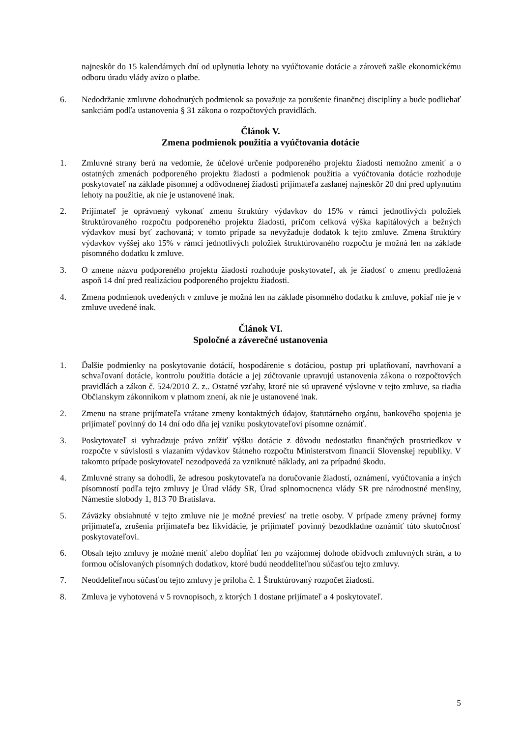najneskôr do 15 kalendárnych dní od uplynutia lehoty na vyúčtovanie dotácie a zároveň zašle ekonomickému odboru úradu vlády avízo o platbe.
6. Nedodržanie zmluvne dohodnutých podmienok sa považuje za porušenie finančnej disciplíny a bude podliehať sankciám podľa ustanovenia § 31 zákona o rozpočtových pravidlách.
Článok V.
Zmena podmienok použitia a vyúčtovania dotácie
1. Zmluvné strany berú na vedomie, že účelové určenie podporeného projektu žiadosti nemožno zmeniť a o ostatných zmenách podporeného projektu žiadosti a podmienok použitia a vyúčtovania dotácie rozhoduje poskytovateľ na základe písomnej a odôvodnenej žiadosti prijímateľa zaslanej najneskôr 20 dní pred uplynutím lehoty na použitie, ak nie je ustanovené inak.
2. Prijímateľ je oprávnený vykonať zmenu štruktúry výdavkov do 15% v rámci jednotlivých položiek štruktúrovaného rozpočtu podporeného projektu žiadosti, pričom celková výška kapitálových a bežných výdavkov musí byť zachovaná; v tomto prípade sa nevyžaduje dodatok k tejto zmluve. Zmena štruktúry výdavkov vyššej ako 15% v rámci jednotlivých položiek štruktúrovaného rozpočtu je možná len na základe písomného dodatku k zmluve.
3. O zmene názvu podporeného projektu žiadosti rozhoduje poskytovateľ, ak je žiadosť o zmenu predložená aspoň 14 dní pred realizáciou podporeného projektu žiadosti.
4. Zmena podmienok uvedených v zmluve je možná len na základe písomného dodatku k zmluve, pokiaľ nie je v zmluve uvedené inak.
Článok VI.
Spoločné a záverečné ustanovenia
1. Ďalšie podmienky na poskytovanie dotácií, hospodárenie s dotáciou, postup pri uplatňovaní, navrhovaní a schvaľovaní dotácie, kontrolu použitia dotácie a jej zúčtovanie upravujú ustanovenia zákona o rozpočtových pravidlách a zákon č. 524/2010 Z. z.. Ostatné vzťahy, ktoré nie sú upravené výslovne v tejto zmluve, sa riadia Občianskym zákonníkom v platnom znení, ak nie je ustanovené inak.
2. Zmenu na strane prijímateľa vrátane zmeny kontaktných údajov, štatutárneho orgánu, bankového spojenia je prijímateľ povinný do 14 dní odo dňa jej vzniku poskytovateľovi písomne oznámiť.
3. Poskytovateľ si vyhradzuje právo znížiť výšku dotácie z dôvodu nedostatku finančných prostriedkov v rozpočte v súvislosti s viazaním výdavkov štátneho rozpočtu Ministerstvom financií Slovenskej republiky. V takomto prípade poskytovateľ nezodpovedá za vzniknuté náklady, ani za prípadnú škodu.
4. Zmluvné strany sa dohodli, že adresou poskytovateľa na doručovanie žiadostí, oznámení, vyúčtovania a iných písomností podľa tejto zmluvy je Úrad vlády SR, Úrad splnomocnenca vlády SR pre národnostné menšiny, Námestie slobody 1, 813 70 Bratislava.
5. Záväzky obsiahnuté v tejto zmluve nie je možné previesť na tretie osoby. V prípade zmeny právnej formy prijímateľa, zrušenia prijímateľa bez likvidácie, je prijímateľ povinný bezodkladne oznámiť túto skutočnosť poskytovateľovi.
6. Obsah tejto zmluvy je možné meniť alebo dopĺňať len po vzájomnej dohode obidvoch zmluvných strán, a to formou očíslovaných písomných dodatkov, ktoré budú neoddeliteľnou súčasťou tejto zmluvy.
7. Neoddeliteľnou súčasťou tejto zmluvy je príloha č. 1 Štruktúrovaný rozpočet žiadosti.
8. Zmluva je vyhotovená v 5 rovnopisoch, z ktorých 1 dostane prijímateľ a 4 poskytovateľ.
5